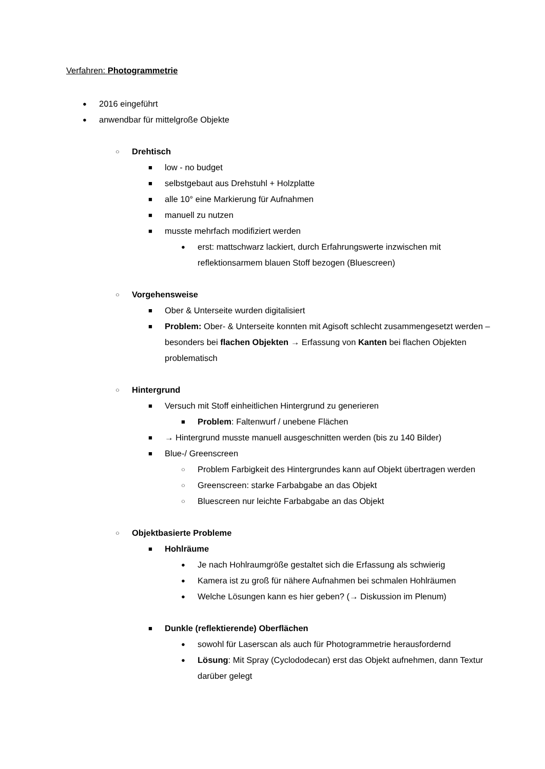Verfahren: Photogrammetrie
● 2016 eingeführt
● anwendbar für mittelgroße Objekte
○ Drehtisch
■ low - no budget
■ selbstgebaut aus Drehstuhl + Holzplatte
■ alle 10° eine Markierung für Aufnahmen
■ manuell zu nutzen
■ musste mehrfach modifiziert werden
● erst: mattschwarz lackiert, durch Erfahrungswerte inzwischen mit reflektionsarmem blauen Stoff bezogen (Bluescreen)
○ Vorgehensweise
■ Ober & Unterseite wurden digitalisiert
■ Problem: Ober- & Unterseite konnten mit Agisoft schlecht zusammengesetzt werden – besonders bei flachen Objekten → Erfassung von Kanten bei flachen Objekten problematisch
○ Hintergrund
■ Versuch mit Stoff einheitlichen Hintergrund zu generieren
■ Problem: Faltenwurf / unebene Flächen
■ → Hintergrund musste manuell ausgeschnitten werden (bis zu 140 Bilder)
■ Blue-/ Greenscreen
○ Problem Farbigkeit des Hintergrundes kann auf Objekt übertragen werden
○ Greenscreen: starke Farbabgabe an das Objekt
○ Bluescreen nur leichte Farbabgabe an das Objekt
○ Objektbasierte Probleme
■ Hohlräume
● Je nach Hohlraumgröße gestaltet sich die Erfassung als schwierig
● Kamera ist zu groß für nähere Aufnahmen bei schmalen Hohlräumen
● Welche Lösungen kann es hier geben? (→ Diskussion im Plenum)
■ Dunkle (reflektierende) Oberflächen
● sowohl für Laserscan als auch für Photogrammetrie herausfordernd
● Lösung: Mit Spray (Cyclododecan) erst das Objekt aufnehmen, dann Textur darüber gelegt